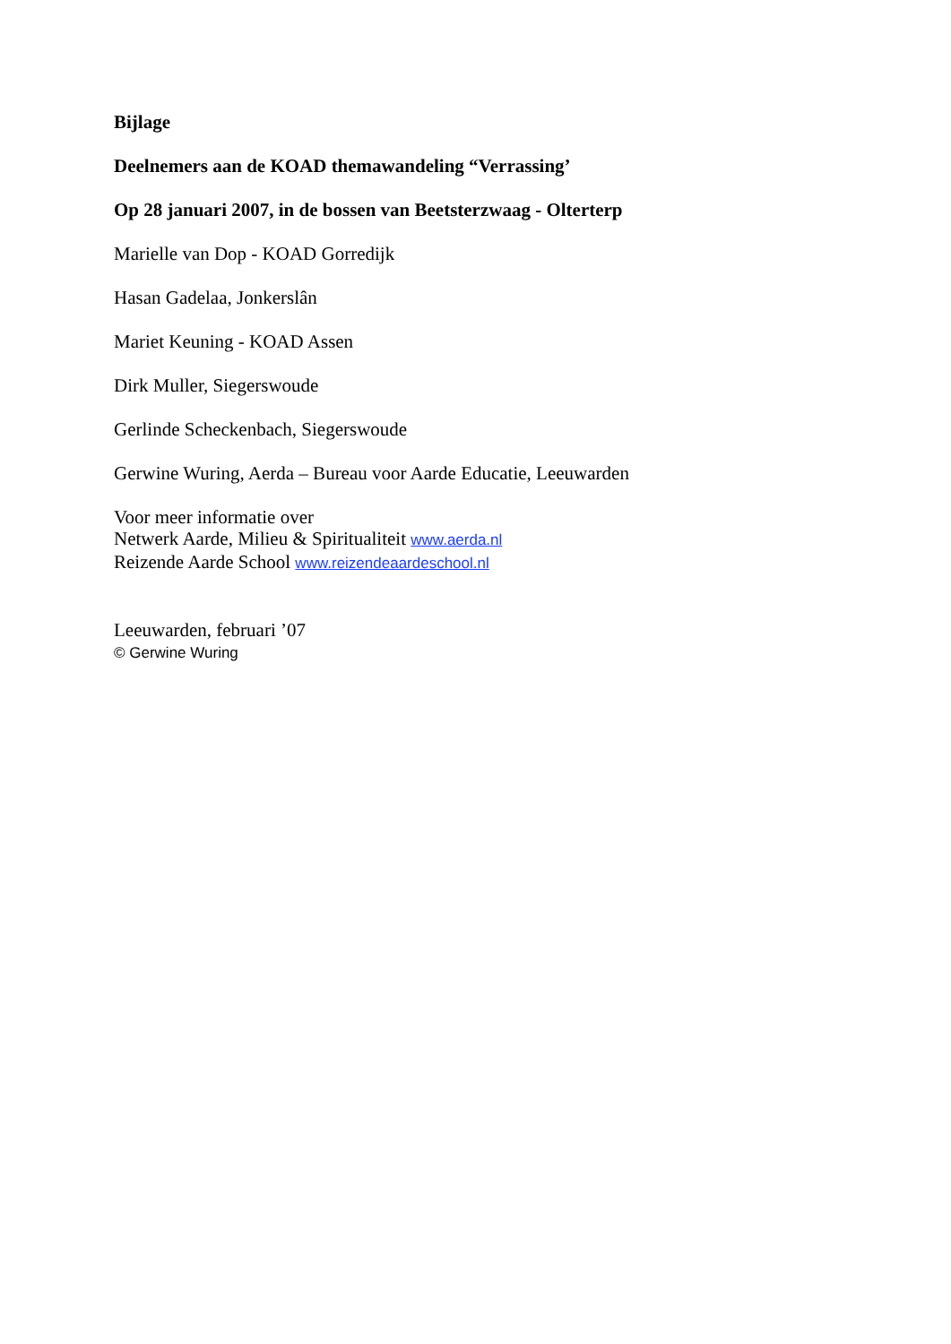Bijlage
Deelnemers aan de KOAD themawandeling “Verrassing’
Op 28 januari 2007, in de bossen van Beetsterzwaag - Olterterp
Marielle van Dop - KOAD Gorredijk
Hasan Gadelaa, Jonkerslân
Mariet Keuning - KOAD Assen
Dirk Muller, Siegerswoude
Gerlinde Scheckenbach, Siegerswoude
Gerwine Wuring, Aerda – Bureau voor Aarde Educatie, Leeuwarden
Voor meer informatie over
Netwerk Aarde, Milieu & Spiritualiteit www.aerda.nl
Reizende Aarde School www.reizendeaardeschool.nl
Leeuwarden, februari ’07
© Gerwine Wuring